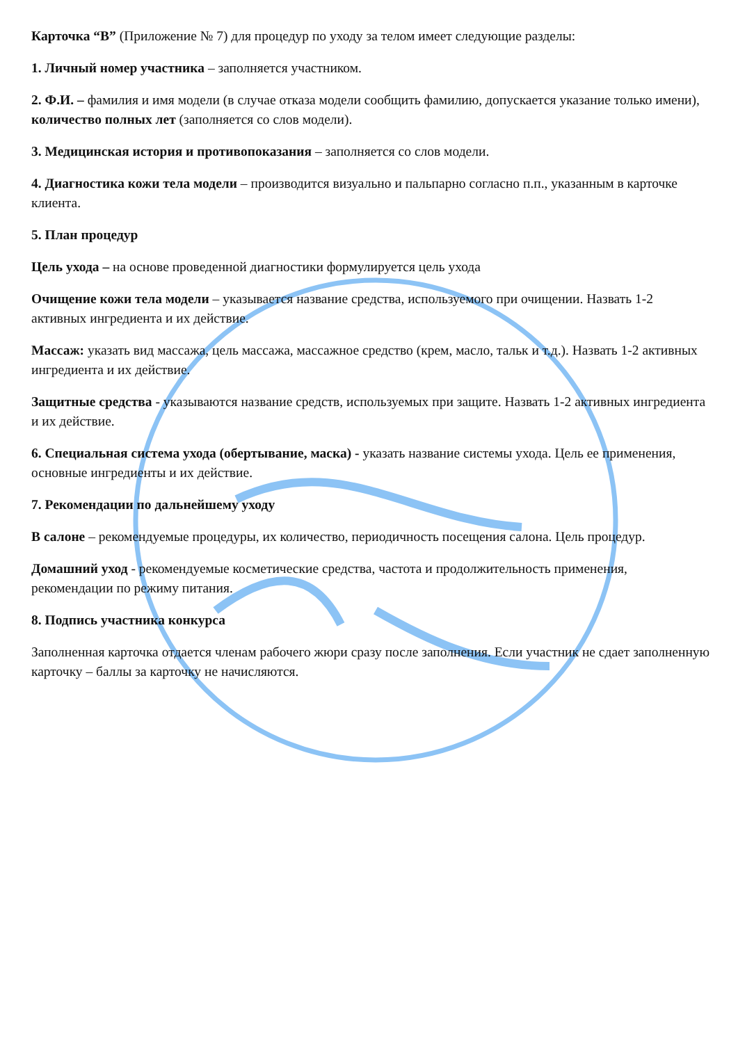Карточка “В” (Приложение № 7) для процедур по уходу за телом имеет следующие разделы:
1. Личный номер участника – заполняется участником.
2. Ф.И. – фамилия и имя модели (в случае отказа модели сообщить фамилию, допускается указание только имени), количество полных лет (заполняется со слов модели).
3. Медицинская история и противопоказания – заполняется со слов модели.
4. Диагностика кожи тела модели – производится визуально и пальпарно согласно п.п., указанным в карточке клиента.
5. План процедур
Цель ухода – на основе проведенной диагностики формулируется цель ухода
Очищение кожи тела модели – указывается название средства, используемого при очищении. Назвать 1-2 активных ингредиента и их действие.
Массаж: указать вид массажа, цель массажа, массажное средство (крем, масло, тальк и т.д.). Назвать 1-2 активных ингредиента и их действие.
Защитные средства - указываются название средств, используемых при защите. Назвать 1-2 активных ингредиента и их действие.
6. Специальная система ухода (обертывание, маска) - указать название системы ухода. Цель ее применения, основные ингредиенты и их действие.
7. Рекомендации по дальнейшему уходу
В салоне – рекомендуемые процедуры, их количество, периодичность посещения салона. Цель процедур.
Домашний уход - рекомендуемые косметические средства, частота и продолжительность применения, рекомендации по режиму питания.
8. Подпись участника конкурса
Заполненная карточка отдается членам рабочего жюри сразу после заполнения. Если участник не сдает заполненную карточку – баллы за карточку не начисляются.